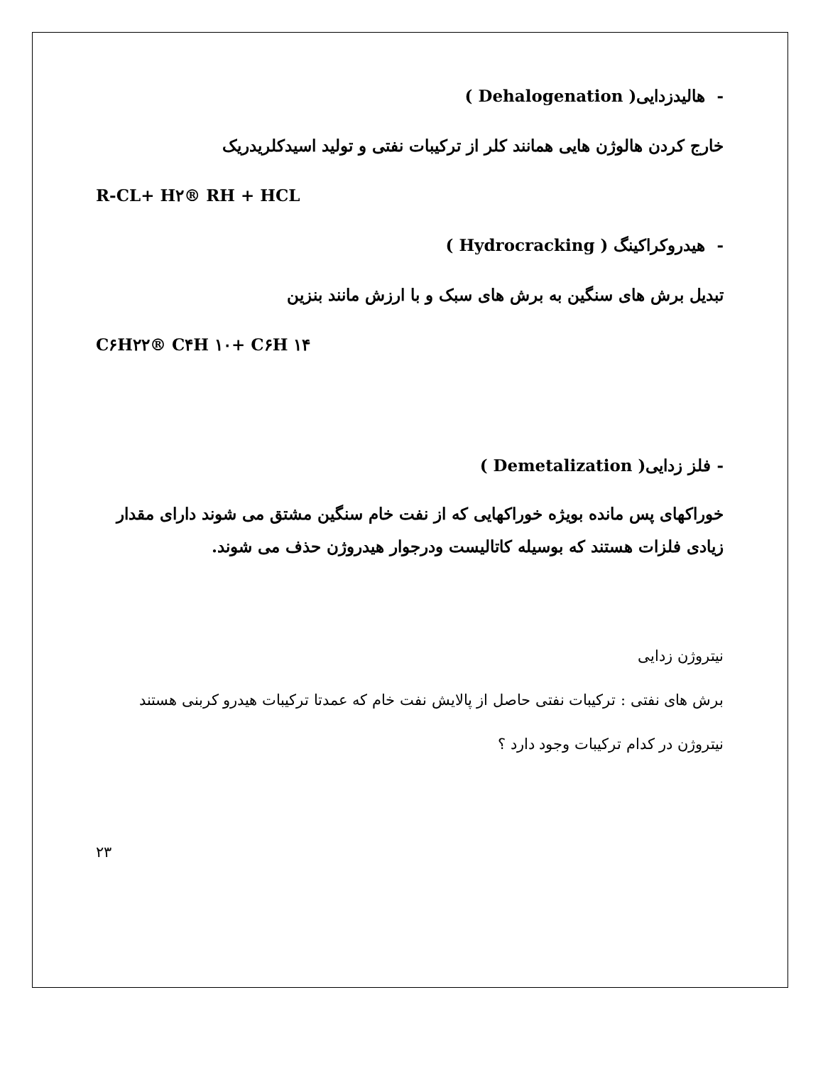- هالیدزدایی( Dehalogenation )
خارج کردن هالوژن هایی همانند کلر از ترکیبات نفتی و تولید اسیدکلریدریک
R-CL+ H۲® RH + HCL
- هیدروکراکینگ ( Hydrocracking )
تبدیل برش های سنگین به برش های سبک و با ارزش مانند بنزین
C۶H۲۲® C۴H ۱۰+ C۶H ۱۴
- فلز زدایی( Demetalization )
خوراکهای پس مانده بویژه خوراکهایی که از نفت خام سنگین مشتق می شوند دارای مقدار زیادی فلزات هستند که بوسیله کاتالیست ودرجوار هیدروژن حذف می شوند.
نیتروژن زدایی
برش های نفتی : ترکیبات نفتی حاصل از پالایش نفت خام که عمدتا ترکیبات هیدرو کربنی هستند
نیتروژن در کدام ترکیبات وجود دارد ؟
۲۳